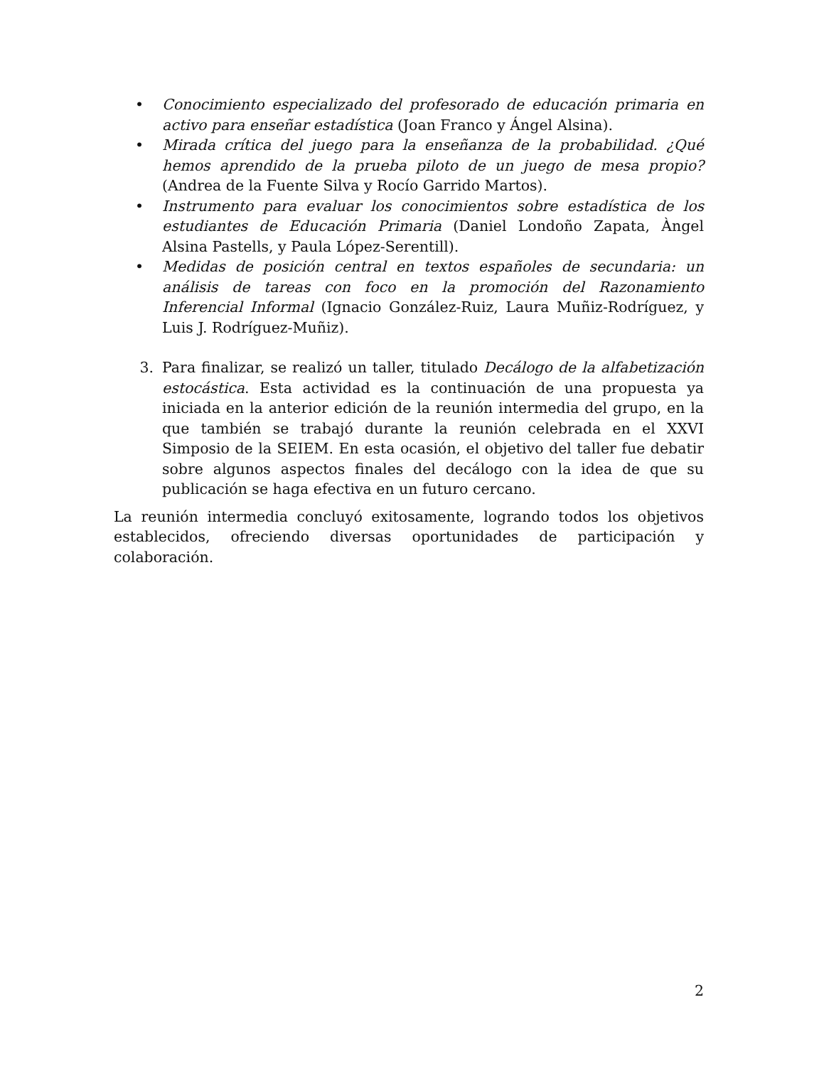• Conocimiento especializado del profesorado de educación primaria en activo para enseñar estadística (Joan Franco y Ángel Alsina).
• Mirada crítica del juego para la enseñanza de la probabilidad. ¿Qué hemos aprendido de la prueba piloto de un juego de mesa propio? (Andrea de la Fuente Silva y Rocío Garrido Martos).
• Instrumento para evaluar los conocimientos sobre estadística de los estudiantes de Educación Primaria (Daniel Londoño Zapata, Àngel Alsina Pastells, y Paula López-Serentill).
• Medidas de posición central en textos españoles de secundaria: un análisis de tareas con foco en la promoción del Razonamiento Inferencial Informal (Ignacio González-Ruiz, Laura Muñiz-Rodríguez, y Luis J. Rodríguez-Muñiz).
3. Para finalizar, se realizó un taller, titulado Decálogo de la alfabetización estocástica. Esta actividad es la continuación de una propuesta ya iniciada en la anterior edición de la reunión intermedia del grupo, en la que también se trabajó durante la reunión celebrada en el XXVI Simposio de la SEIEM. En esta ocasión, el objetivo del taller fue debatir sobre algunos aspectos finales del decálogo con la idea de que su publicación se haga efectiva en un futuro cercano.
La reunión intermedia concluyó exitosamente, logrando todos los objetivos establecidos, ofreciendo diversas oportunidades de participación y colaboración.
2